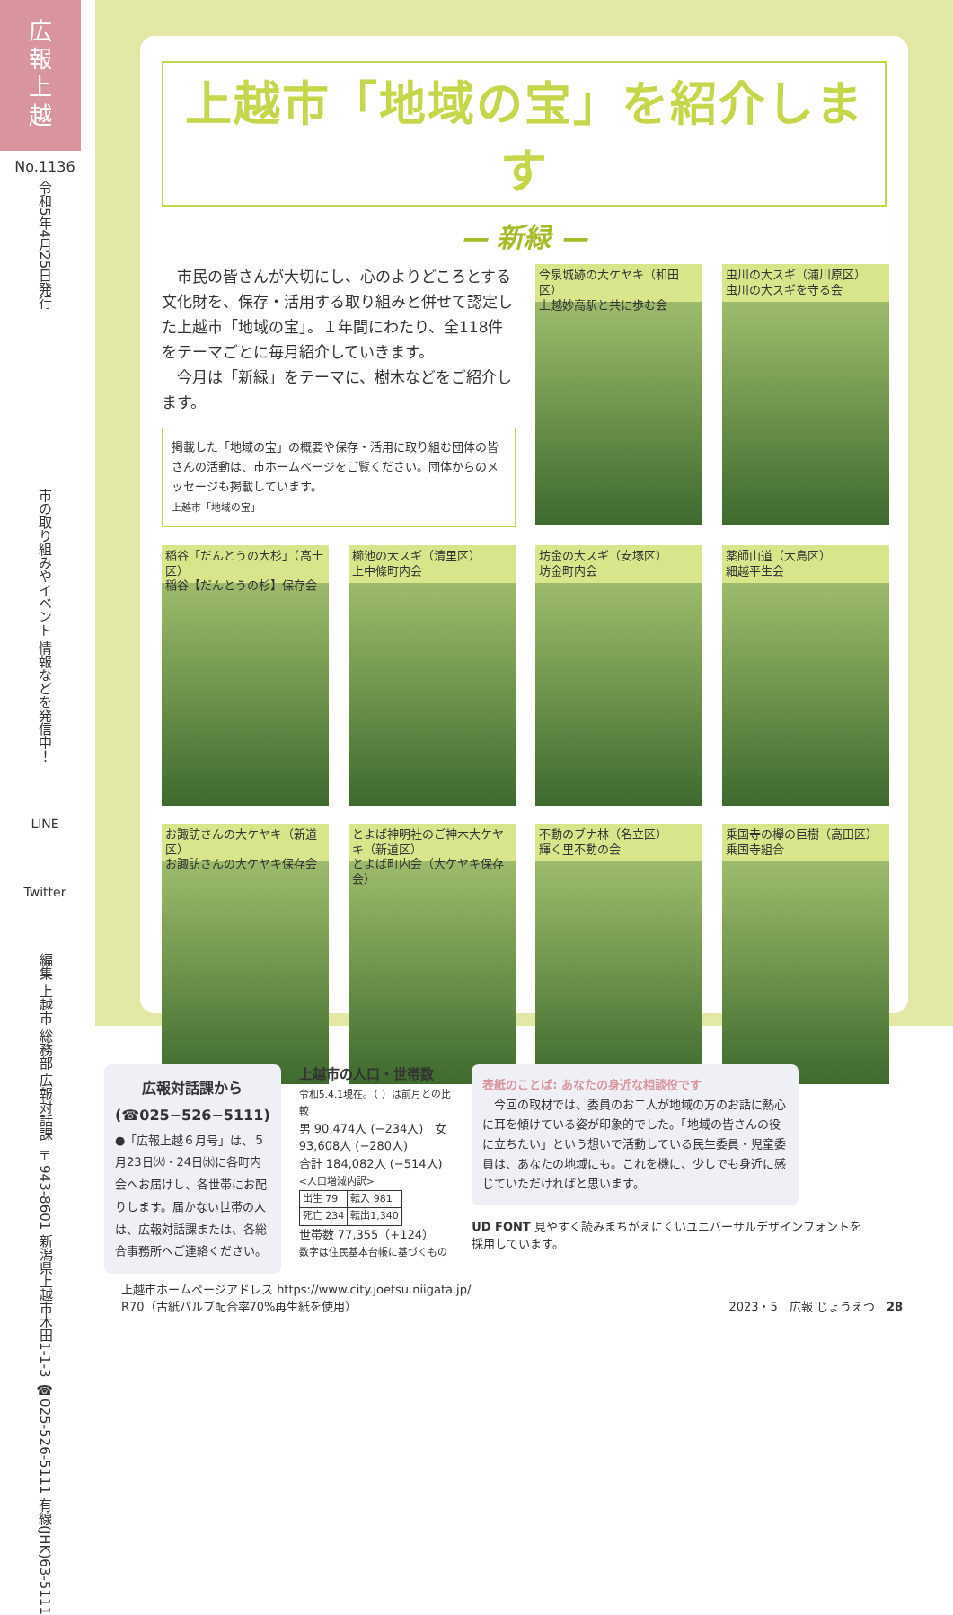広
報
上
越
No.1136
令和5年4月25日発行
市の取り組みやイベント 情報などを発信中！
LINE
Twitter
編集 上越市 総務部 広報対話課 〒943-8601 新潟県上越市木田1-1-3
☎025-526-5111 有線(JHK)63-5111
上越市「地域の宝」を紹介します
— 新緑 —
　市民の皆さんが大切にし、心のよりどころとする文化財を、保存・活用する取り組みと併せて認定した上越市「地域の宝」。１年間にわたり、全118件をテーマごとに毎月紹介していきます。
　今月は「新緑」をテーマに、樹木などをご紹介します。
掲載した「地域の宝」の概要や保存・活用に取り組む団体の皆さんの活動は、市ホームページをご覧ください。団体からのメッセージも掲載しています。
上越市「地域の宝」
今泉城跡の大ケヤキ（和田区）
上越妙高駅と共に歩む会
虫川の大スギ（浦川原区）
虫川の大スギを守る会
稲谷「だんとうの大杉」（高士区）
稲谷【だんとうの杉】保存会
櫛池の大スギ（清里区）
上中條町内会
坊金の大スギ（安塚区）
坊金町内会
薬師山道（大島区）
細越平生会
お諏訪さんの大ケヤキ（新道区）
お諏訪さんの大ケヤキ保存会
とよば神明社のご神木大ケヤキ（新道区）
とよば町内会（大ケヤキ保存会）
不動のブナ林（名立区）
輝く里不動の会
乗国寺の欅の巨樹（高田区）
乗国寺組合
広報対話課から
(☎025−526−5111)
●「広報上越６月号」は、５月23日㈫・24日㈬に各町内会へお届けし、各世帯にお配りします。届かない世帯の人は、広報対話課または、各総合事務所へご連絡ください。
上越市の人口・世帯数
令和5.4.1現在。（ ）は前月との比較
男 90,474人 (−234人)　女 93,608人 (−280人)
合計 184,082人 (−514人)
<人口増減内訳>
| 出生 79 | 転入 981 |
| 死亡 234 | 転出1,340 |
世帯数 77,355（+124）
数字は住民基本台帳に基づくもの
表紙のことば: あなたの身近な相談役です
　今回の取材では、委員のお二人が地域の方のお話に熱心に耳を傾けている姿が印象的でした。「地域の皆さんの役に立ちたい」という想いで活動している民生委員・児童委員は、あなたの地域にも。これを機に、少しでも身近に感じていただければと思います。
UD FONT 見やすく読みまちがえにくいユニバーサルデザインフォントを採用しています。
上越市ホームページアドレス https://www.city.joetsu.niigata.jp/
R70（古紙パルプ配合率70%再生紙を使用） 2023・5　広報 じょうえつ　28